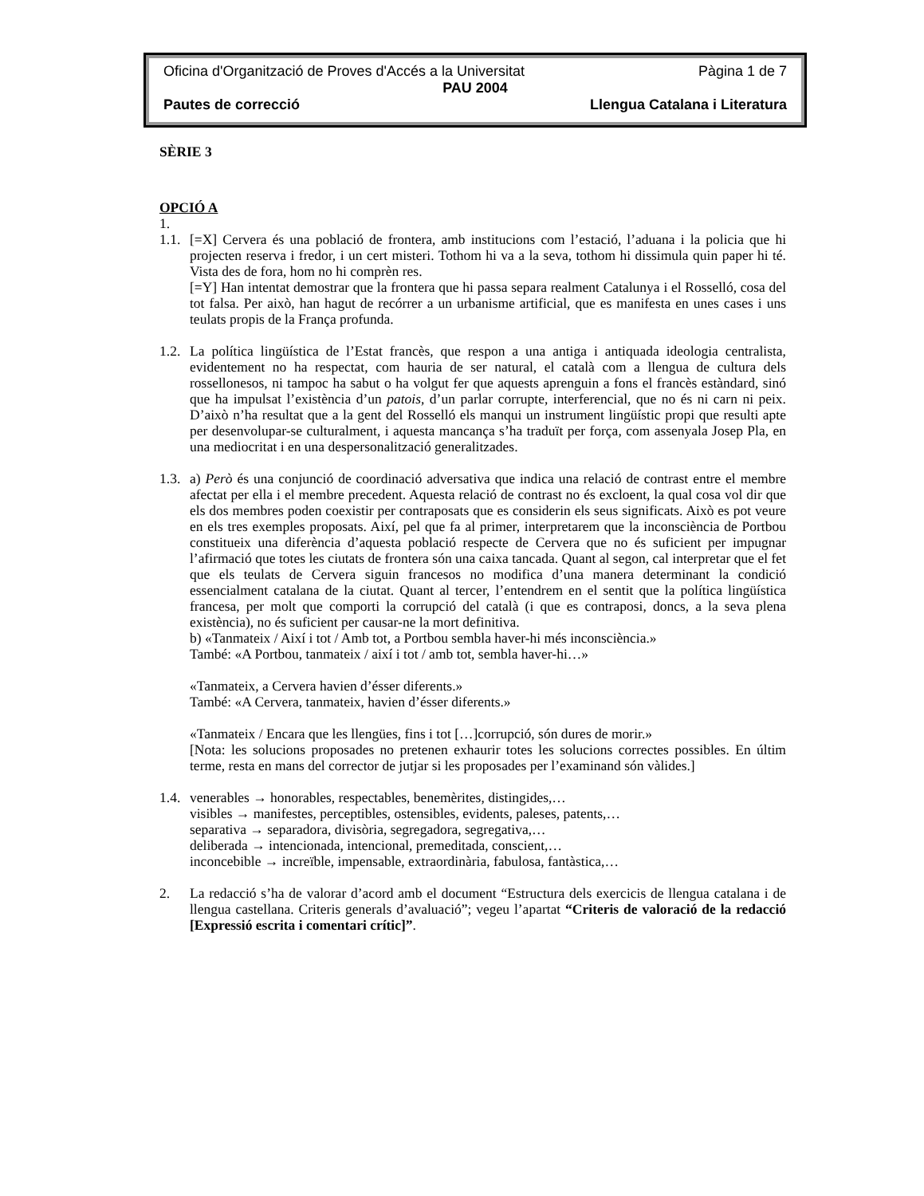Oficina d'Organització de Proves d'Accés a la Universitat Pàgina 1 de 7
PAU 2004
Pautes de correcció Llengua Catalana i Literatura
SÈRIE 3
OPCIÓ A
1.
1.1.
[=X] Cervera és una població de frontera, amb institucions com l’estació, l’aduana i la policia que hi projecten reserva i fredor, i un cert misteri. Tothom hi va a la seva, tothom hi dissimula quin paper hi té. Vista des de fora, hom no hi comprèn res.
[=Y] Han intentat demostrar que la frontera que hi passa separa realment Catalunya i el Rosselló, cosa del tot falsa. Per això, han hagut de recórrer a un urbanisme artificial, que es manifesta en unes cases i uns teulats propis de la França profunda.
1.2.
La política lingüística de l’Estat francès, que respon a una antiga i antiquada ideologia centralista, evidentement no ha respectat, com hauria de ser natural, el català com a llengua de cultura dels rossellonesos, ni tampoc ha sabut o ha volgut fer que aquests aprenguin a fons el francès estàndard, sinó que ha impulsat l’existència d’un patois, d’un parlar corrupte, interferencial, que no és ni carn ni peix. D’això n’ha resultat que a la gent del Rosselló els manqui un instrument lingüístic propi que resulti apte per desenvolupar-se culturalment, i aquesta mancança s’ha traduït per força, com assenyala Josep Pla, en una mediocritat i en una despersonalització generalitzades.
1.3.
a) Però és una conjunció de coordinació adversativa que indica una relació de contrast entre el membre afectat per ella i el membre precedent. Aquesta relació de contrast no és excloent, la qual cosa vol dir que els dos membres poden coexistir per contraposats que es considerin els seus significats. Això es pot veure en els tres exemples proposats. Així, pel que fa al primer, interpretarem que la inconsciència de Portbou constitueix una diferència d’aquesta població respecte de Cervera que no és suficient per impugnar l’afirmació que totes les ciutats de frontera són una caixa tancada. Quant al segon, cal interpretar que el fet que els teulats de Cervera siguin francesos no modifica d’una manera determinant la condició essencialment catalana de la ciutat. Quant al tercer, l’entendrem en el sentit que la política lingüística francesa, per molt que comporti la corrupció del català (i que es contraposi, doncs, a la seva plena existència), no és suficient per causar-ne la mort definitiva.
b) «Tanmateix / Així i tot / Amb tot, a Portbou sembla haver-hi més inconsciència.»
També: «A Portbou, tanmateix / així i tot / amb tot, sembla haver-hi…»
«Tanmateix, a Cervera havien d’ésser diferents.»
També: «A Cervera, tanmateix, havien d’ésser diferents.»
«Tanmateix / Encara que les llengües, fins i tot […]corrupció, són dures de morir.»
[Nota: les solucions proposades no pretenen exhaurir totes les solucions correctes possibles. En últim terme, resta en mans del corrector de jutjar si les proposades per l’examinand són vàlides.]
1.4.
venerables → honorables, respectables, benemèrites, distingides,…
visibles → manifestes, perceptibles, ostensibles, evidents, paleses, patents,…
separativa → separadora, divisòria, segregadora, segregativa,…
deliberada → intencionada, intencional, premeditada, conscient,…
inconcebible → increïble, impensable, extraordinària, fabulosa, fantàstica,…
2. La redacció s’ha de valorar d’acord amb el document “Estructura dels exercicis de llengua catalana i de llengua castellana. Criteris generals d’avaluació”; vegeu l’apartat “Criteris de valoració de la redacció [Expressió escrita i comentari crític]”.